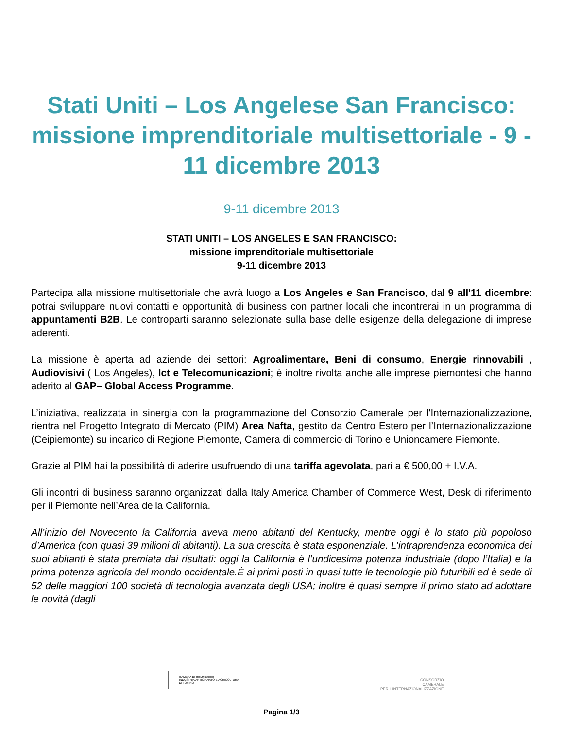Stati Uniti – Los Angelese San Francisco: missione imprenditoriale multisettoriale - 9 - 11 dicembre 2013
9-11 dicembre 2013
STATI UNITI – LOS ANGELES E SAN FRANCISCO:
missione imprenditoriale multisettoriale
9-11 dicembre 2013
Partecipa alla missione multisettoriale che avrà luogo a Los Angeles e San Francisco, dal 9 all'11 dicembre: potrai sviluppare nuovi contatti e opportunità di business con partner locali che incontrerai in un programma di appuntamenti B2B. Le controparti saranno selezionate sulla base delle esigenze della delegazione di imprese aderenti.
La missione è aperta ad aziende dei settori: Agroalimentare, Beni di consumo, Energie rinnovabili , Audiovisivi ( Los Angeles), Ict e Telecomunicazioni; è inoltre rivolta anche alle imprese piemontesi che hanno aderito al GAP– Global Access Programme.
L’iniziativa, realizzata in sinergia con la programmazione del Consorzio Camerale per l'Internazionalizzazione, rientra nel Progetto Integrato di Mercato (PIM) Area Nafta, gestito da Centro Estero per l’Internazionalizzazione (Ceipiemonte) su incarico di Regione Piemonte, Camera di commercio di Torino e Unioncamere Piemonte.
Grazie al PIM hai la possibilità di aderire usufruendo di una tariffa agevolata, pari a € 500,00 + I.V.A.
Gli incontri di business saranno organizzati dalla Italy America Chamber of Commerce West, Desk di riferimento per il Piemonte nell’Area della California.
All’inizio del Novecento la California aveva meno abitanti del Kentucky, mentre oggi è lo stato più popoloso d’America (con quasi 39 milioni di abitanti). La sua crescita è stata esponenziale. L’intraprendenza economica dei suoi abitanti è stata premiata dai risultati: oggi la California è l’undicesima potenza industriale (dopo l’Italia) e la prima potenza agricola del mondo occidentale.È ai primi posti in quasi tutte le tecnologie più futuribili ed è sede di 52 delle maggiori 100 società di tecnologia avanzata degli USA; inoltre è quasi sempre il primo stato ad adottare le novità (dagli
CAMERA DI COMMERCIO
INDUSTRIA ARTIGIANATO E AGRICOLTURA
DI TORINO
CONSORZIO
CAMERALE
PER L'INTERNAZIONALIZZAZIONE
Pagina 1/3